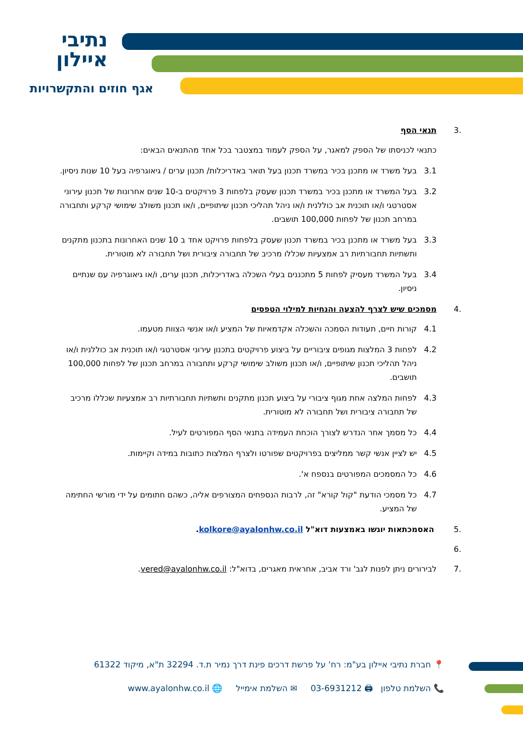נתיבי
איילון
אגף חוזים והתקשרויות
.3 תנאי הסף
כתנאי לכניסתו של הספק למאגר, על הספק לעמוד במצטבר בכל אחד מהתנאים הבאים:
3.1 בעל משרד או מתכנן בכיר במשרד תכנון בעל תואר באדריכלות/ תכנון ערים / גיאוגרפיה בעל 10 שנות ניסיון.
3.2 בעל המשרד או מתכנן בכיר במשרד תכנון שעסק בלפחות 3 פרויקטים ב-10 שנים אחרונות של תכנון עירוני אסטרטגי ו/או תוכנית אב כוללנית ו/או ניהל תהליכי תכנון שיתופיים, ו/או תכנון משולב שימושי קרקע ותחבורה במרחב תכנון של לפחות 100,000 תושבים.
3.3 בעל משרד או מתכנן בכיר במשרד תכנון שעסק בלפחות פרויקט אחד ב 10 שנים האחרונות בתכנון מתקנים ותשתיות תחבורתיות רב אמצעיות שכללו מרכיב של תחבורה ציבורית ושל תחבורה לא מוטורית.
3.4 בעל המשרד מעסיק לפחות 5 מתכננים בעלי השכלה באדריכלות, תכנון ערים, ו/או גיאוגרפיה עם שנתיים ניסיון.
.4 מסמכים שיש לצרף להצעה והנחיות למילוי הטפסים
4.1 קורות חיים, תעודות הסמכה והשכלה אקדמאיות של המציע ו/או אנשי הצוות מטעמו.
4.2 לפחות 3 המלצות מגופים ציבוריים על ביצוע פרויקטים בתכנון עירוני אסטרטגי ו/או תוכנית אב כוללנית ו/או ניהל תהליכי תכנון שיתופיים, ו/או תכנון משולב שימושי קרקע ותחבורה במרחב תכנון של לפחות 100,000 תושבים.
4.3 לפחות המלצה אחת מגוף ציבורי על ביצוע תכנון מתקנים ותשתיות תחבורתיות רב אמצעיות שכללו מרכיב של תחבורה ציבורית ושל תחבורה לא מוטורית.
4.4 כל מסמך אחר הנדרש לצורך הוכחת העמידה בתנאי הסף המפורטים לעיל.
4.5 יש לציין אנשי קשר ממליצים בפרויקטים שפורטו ולצרף המלצות כתובות במידה וקיימות.
4.6 כל המסמכים המפורטים בנספח א'.
4.7 כל מסמכי הודעת "קול קורא" זה, לרבות הנספחים המצורפים אליה, כשהם חתומים על ידי מורשי החתימה של המציע.
.5 האסמכתאות יוגשו באמצעות דוא"ל kolkore@ayalonhw.co.il.
.6
.7 לבירורים ניתן לפנות לגב' ורד אביב, אחראית מאגרים, בדוא"ל: vered@ayalonhw.co.il.
📍 חברת נתיבי איילון בע"מ: רח' על פרשת דרכים פינת דרך נמיר ת.ד. 32294 ת"א, מיקוד 61322
📞 השלמת טלפון 🖨 03-6931212 ✉ השלמת אימייל 🌐 www.ayalonhw.co.il